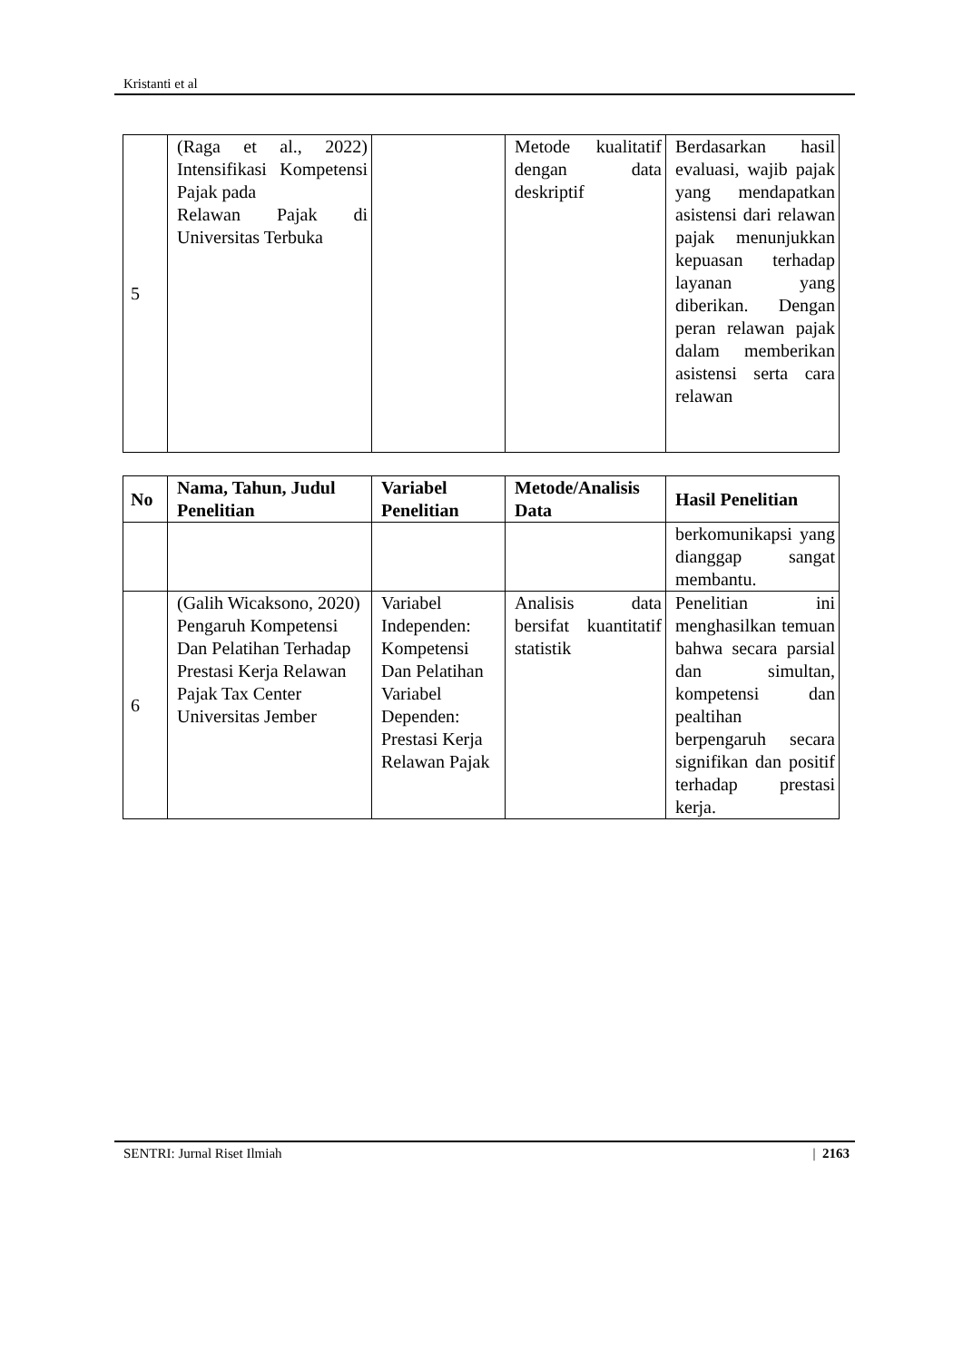Kristanti et al
| 5 | (Raga et al., 2022) Intensifikasi Kompetensi Pajak pada Relawan Pajak di Universitas Terbuka | | Metode kualitatif dengan data deskriptif | Berdasarkan hasil evaluasi, wajib pajak yang mendapatkan asistensi dari relawan pajak menunjukkan kepuasan terhadap layanan yang diberikan. Dengan peran relawan pajak dalam memberikan asistensi serta cara relawan |
| No | Nama, Tahun, Judul Penelitian | Variabel Penelitian | Metode/Analisis Data | Hasil Penelitian |
| --- | --- | --- | --- | --- |
| | | | | berkomunikapsi yang dianggap sangat membantu. |
| 6 | (Galih Wicaksono, 2020) Pengaruh Kompetensi Dan Pelatihan Terhadap Prestasi Kerja Relawan Pajak Tax Center Universitas Jember | Variabel Independen: Kompetensi Dan Pelatihan Variabel Dependen: Prestasi Kerja Relawan Pajak | Analisis data bersifat kuantitatif statistik | Penelitian ini menghasilkan temuan bahwa secara parsial dan simultan, kompetensi dan pealtihan berpengaruh secara signifikan dan positif terhadap prestasi kerja. |
SENTRI: Jurnal Riset Ilmiah | 2163